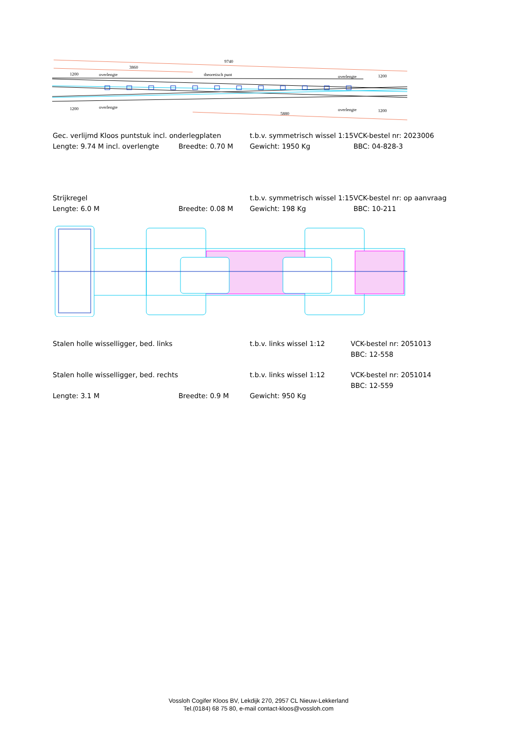9740
3860
1200
overlengte
theoretisch punt
overlengte
1200
1200
overlengte
5880
overlengte
1200
| Gec. verlijmd Kloos puntstuk incl. onderlegplaten | | t.b.v. symmetrisch wissel 1:15 | VCK-bestel nr: 2023006 |
| Lengte: 9.74 M incl. overlengte | Breedte: 0.70 M | Gewicht: 1950 Kg | BBC: 04-828-3 |
| Strijkregel | | t.b.v. symmetrisch wissel 1:15 | VCK-bestel nr: op aanvraag |
| Lengte: 6.0 M | Breedte: 0.08 M | Gewicht: 198 Kg | BBC: 10-211 |
| Stalen holle wisselligger, bed. links | | t.b.v. links wissel 1:12 | VCK-bestel nr: 2051013 |
| | | | BBC: 12-558 |
| Stalen holle wisselligger, bed. rechts | | t.b.v. links wissel 1:12 | VCK-bestel nr: 2051014 |
| | | | BBC: 12-559 |
| Lengte: 3.1 M | Breedte: 0.9 M | Gewicht: 950 Kg | |
Vossloh Cogifer Kloos BV, Lekdijk 270, 2957 CL Nieuw-Lekkerland
Tel.(0184) 68 75 80, e-mail contact-kloos@vossloh.com